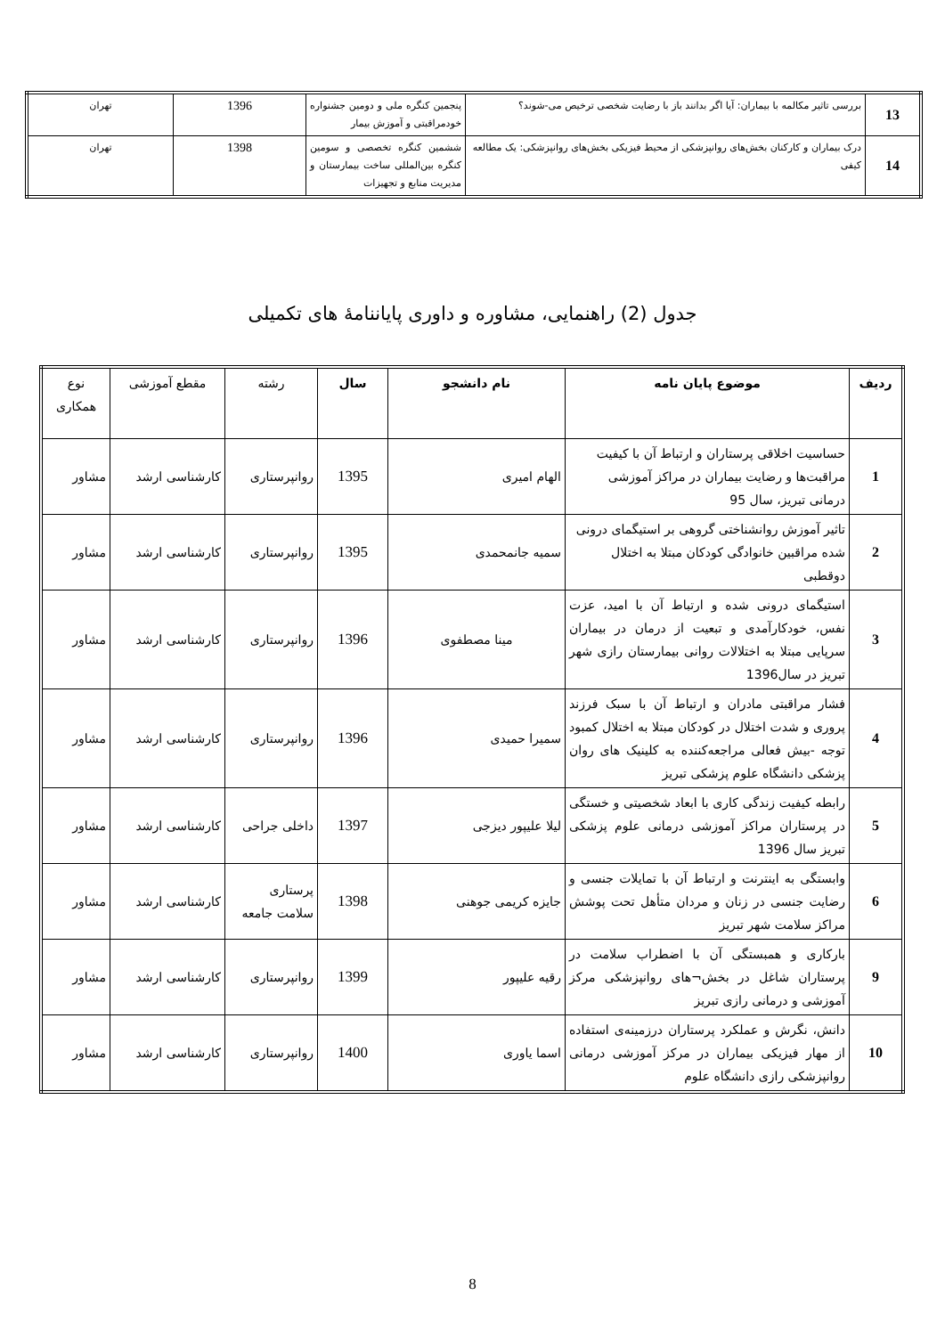| 13 | بررسی تاثیر مکالمه با بیماران: آیا اگر بدانند باز با رضایت شخصی ترخیص می-شوند؟ | پنجمین کنگره ملی و دومین جشنواره خودمراقبتی و آموزش بیمار | 1396 | تهران |
| 14 | درک بیماران و کارکنان بخش‌های روانپزشکی از محیط فیزیکی بخش‌های روانپزشکی: یک مطالعه کیفی | ششمین کنگره تخصصی و سومین کنگره بین‌المللی ساخت بیمارستان و مدیریت منابع و تجهیزات | 1398 | تهران |
جدول (2) راهنمایی، مشاوره و داوری پایاننامهٔ های تکمیلی
| ردیف | موضوع پایان نامه | نام دانشجو | سال | رشته | مقطع آموزشی | نوع همکاری |
| --- | --- | --- | --- | --- | --- | --- |
| 1 | حساسیت اخلاقی پرستاران و ارتباط آن با کیفیت مراقبت‌ها و رضایت بیماران در مراکز آموزشی درمانی تبریز، سال 95 | الهام امیری | 1395 | روانپرستاری | کارشناسی ارشد | مشاور |
| 2 | تاثیر آموزش روانشناختی گروهی بر استیگمای درونی شده مراقبین خانوادگی کودکان مبتلا به اختلال دوقطبی | سمیه جانمحمدی | 1395 | روانپرستاری | کارشناسی ارشد | مشاور |
| 3 | استیگمای درونی شده و ارتباط آن با امید، عزت نفس، خودکارآمدی و تبعیت از درمان در بیماران سرپایی مبتلا به اختلالات روانی بیمارستان رازی شهر تبریز در سال1396 | مینا مصطفوی | 1396 | روانپرستاری | کارشناسی ارشد | مشاور |
| 4 | فشار مراقبتی مادران و ارتباط آن با سبک فرزند پروری و شدت اختلال در کودکان مبتلا به اختلال کمبود توجه -بیش فعالی مراجعه‌کننده به کلینیک های روان پزشکی دانشگاه علوم پزشکی تبریز | سمیرا حمیدی | 1396 | روانپرستاری | کارشناسی ارشد | مشاور |
| 5 | رابطه کیفیت زندگی کاری با ابعاد شخصیتی و خستگی در پرستاران مراکز آموزشی درمانی علوم پزشکی تبریز سال 1396 | لیلا علیپور دیزجی | 1397 | داخلی جراحی | کارشناسی ارشد | مشاور |
| 6 | وابستگی به اینترنت و ارتباط آن با تمایلات جنسی و رضایت جنسی در زنان و مردان متأهل تحت پوشش مراکز سلامت شهر تبریز | جایزه کریمی جوهنی | 1398 | پرستاری سلامت جامعه | کارشناسی ارشد | مشاور |
| 9 | بارکاری و همبستگی آن با اضطراب سلامت در پرستاران شاغل در بخش¬های روانپزشکی مرکز آموزشی و درمانی رازی تبریز | رقیه علیپور | 1399 | روانپرستاری | کارشناسی ارشد | مشاور |
| 10 | دانش، نگرش و عملکرد پرستاران درزمینه‌ی استفاده از مهار فیزیکی بیماران در مرکز آموزشی درمانی روانپزشکی رازی دانشگاه علوم | اسما یاوری | 1400 | روانپرستاری | کارشناسی ارشد | مشاور |
8